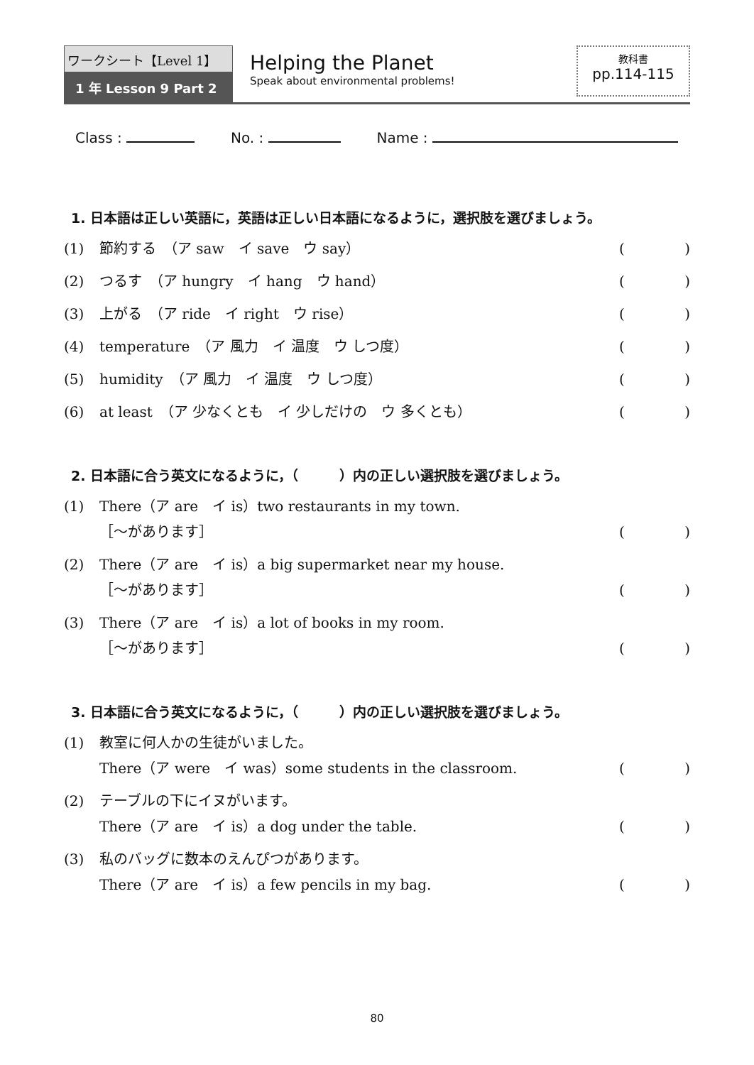ワークシート【Level 1】
1 年 Lesson 9 Part 2
Helping the Planet
Speak about environmental problems!
教科書
pp.114-115
Class : No. : Name :
1. 日本語は正しい英語に，英語は正しい日本語になるように，選択肢を選びましょう。
(1) 節約する　（ア saw　イ save　ウ say） ()
(2) つるす　（ア hungry　イ hang　ウ hand） ()
(3) 上がる　（ア ride　イ right　ウ rise） ()
(4) temperature　（ア 風力　イ 温度　ウ しつ度） ()
(5) humidity　（ア 風力　イ 温度　ウ しつ度） ()
(6) at least　（ア 少なくとも　イ 少しだけの　ウ 多くとも） ()
2. 日本語に合う英文になるように，（　　　）内の正しい選択肢を選びましょう。
(1) There（ア are　イ is）two restaurants in my town.
［～があります］ ()
(2) There（ア are　イ is）a big supermarket near my house.
［～があります］ ()
(3) There（ア are　イ is）a lot of books in my room.
［～があります］ ()
3. 日本語に合う英文になるように，（　　　）内の正しい選択肢を選びましょう。
(1) 教室に何人かの生徒がいました。
There（ア were　イ was）some students in the classroom. ()
(2) テーブルの下にイヌがいます。
There（ア are　イ is）a dog under the table. ()
(3) 私のバッグに数本のえんぴつがあります。
There（ア are　イ is）a few pencils in my bag. ()
80